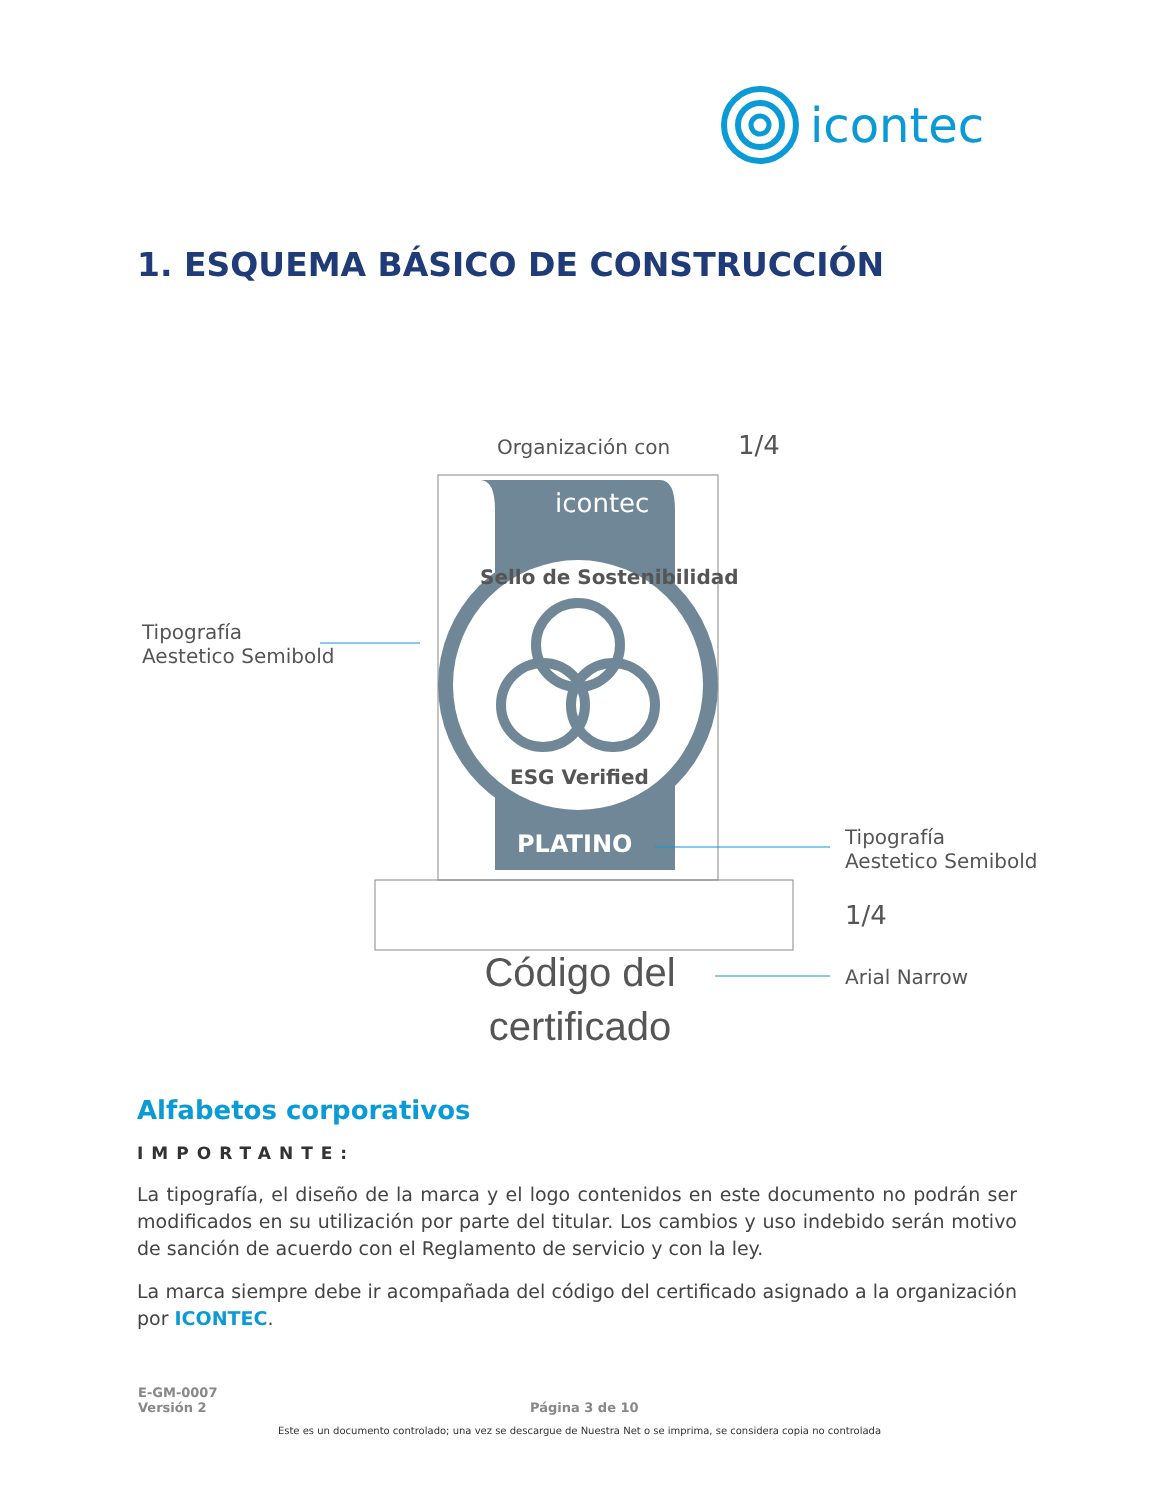icontec
1. ESQUEMA BÁSICO DE CONSTRUCCIÓN
Organización con 1/4
icontec
Sello de Sostenibilidad
ESG Verified
PLATINO
Tipografía
Aestetico Semibold
Tipografía
Aestetico Semibold
1/4
Arial Narrow
Código del certificado
Alfabetos corporativos
IMPORTANTE:
La tipografía, el diseño de la marca y el logo contenidos en este documento no podrán ser modificados en su utilización por parte del titular. Los cambios y uso indebido serán motivo de sanción de acuerdo con el Reglamento de servicio y con la ley.
La marca siempre debe ir acompañada del código del certificado asignado a la organización por ICONTEC.
E-GM-0007
Versión 2
Página 3 de 10
Este es un documento controlado; una vez se descargue de Nuestra Net o se imprima, se considera copia no controlada